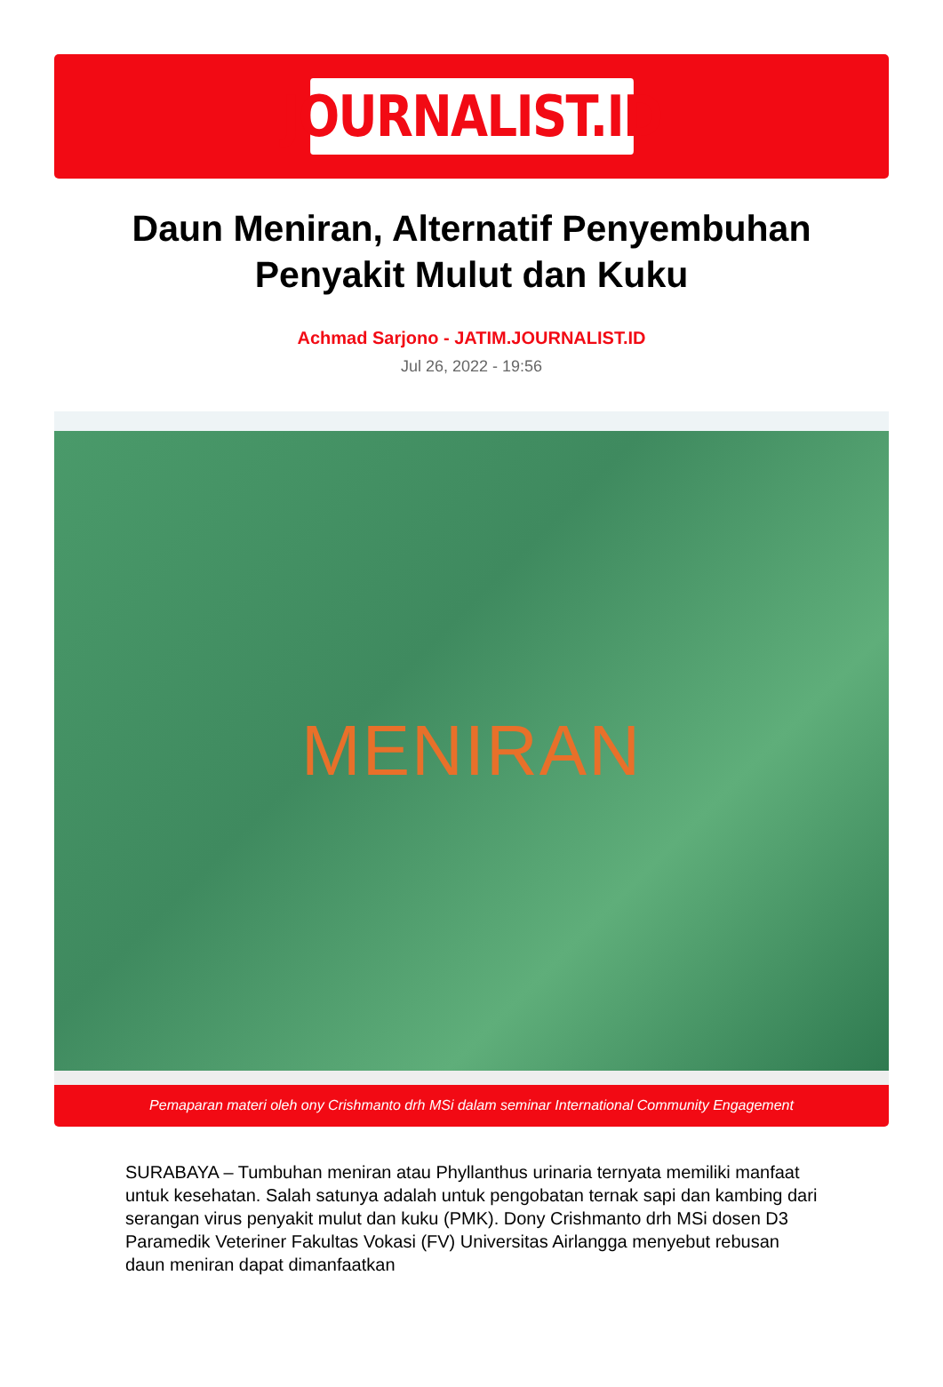JOURNALIST.ID
Daun Meniran, Alternatif Penyembuhan Penyakit Mulut dan Kuku
Achmad Sarjono - JATIM.JOURNALIST.ID
Jul 26, 2022 - 19:56
MENIRAN
Pemaparan materi oleh ony Crishmanto drh MSi dalam seminar International Community Engagement
SURABAYA – Tumbuhan meniran atau Phyllanthus urinaria ternyata memiliki manfaat untuk kesehatan. Salah satunya adalah untuk pengobatan ternak sapi dan kambing dari serangan virus penyakit mulut dan kuku (PMK). Dony Crishmanto drh MSi dosen D3 Paramedik Veteriner Fakultas Vokasi (FV) Universitas Airlangga menyebut rebusan daun meniran dapat dimanfaatkan